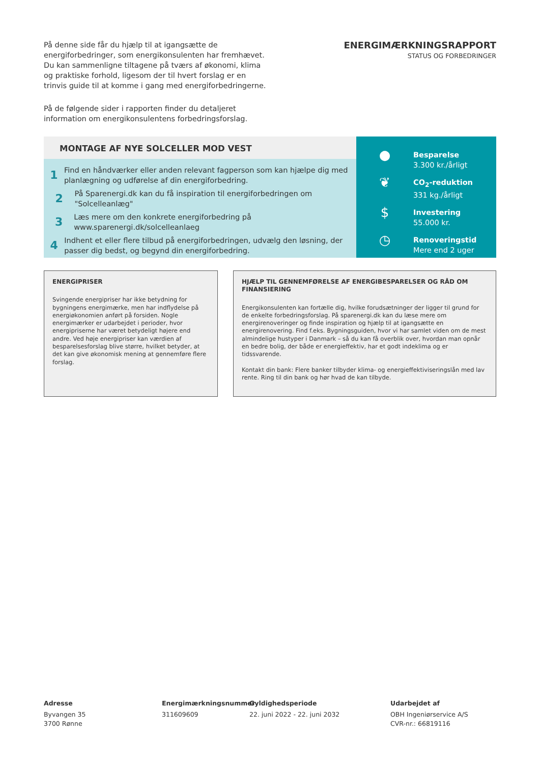På denne side får du hjælp til at igangsætte de energiforbedringer, som energikonsulenten har fremhævet. Du kan sammenligne tiltagene på tværs af økonomi, klima og praktiske forhold, ligesom der til hvert forslag er en trinvis guide til at komme i gang med energiforbedringerne.
På de følgende sider i rapporten finder du detaljeret information om energikonsulentens forbedringsforslag.
ENERGIMÆRKNINGSRAPPORT
STATUS OG FORBEDRINGER
MONTAGE AF NYE SOLCELLER MOD VEST
1 Find en håndværker eller anden relevant fagperson som kan hjælpe dig med planlægning og udførelse af din energiforbedring.
2 På Sparenergi.dk kan du få inspiration til energiforbedringen om "Solcelleanlæg"
3 Læs mere om den konkrete energiforbedring på www.sparenergi.dk/solcelleanlaeg
4 Indhent et eller flere tilbud på energiforbedringen, udvælg den løsning, der passer dig bedst, og begynd din energiforbedring.
● Besparelse
3.300 kr./årligt
❦ CO<sub>2</sub>-reduktion
331 kg./årligt
$ Investering
55.000 kr.
◷ Renoveringstid
Mere end 2 uger
ENERGIPRISER
Svingende energipriser har ikke betydning for bygningens energimærke, men har indflydelse på energiøkonomien anført på forsiden. Nogle energimærker er udarbejdet i perioder, hvor energipriserne har været betydeligt højere end andre. Ved høje energipriser kan værdien af besparelsesforslag blive større, hvilket betyder, at det kan give økonomisk mening at gennemføre flere forslag.
HJÆLP TIL GENNEMFØRELSE AF ENERGIBESPARELSER OG RÅD OM FINANSIERING
Energikonsulenten kan fortælle dig, hvilke forudsætninger der ligger til grund for de enkelte forbedringsforslag. På sparenergi.dk kan du læse mere om energirenoveringer og finde inspiration og hjælp til at igangsætte en energirenovering. Find f.eks. Bygningsguiden, hvor vi har samlet viden om de mest almindelige hustyper i Danmark – så du kan få overblik over, hvordan man opnår en bedre bolig, der både er energieffektiv, har et godt indeklima og er tidssvarende.
Kontakt din bank: Flere banker tilbyder klima- og energieffektiviseringslån med lav rente. Ring til din bank og hør hvad de kan tilbyde.
Adresse
Byvangen 35
3700 Rønne
Energimærkningsnummer
311609609
Gyldighedsperiode
22. juni 2022 - 22. juni 2032
Udarbejdet af
OBH Ingeniørservice A/S
CVR-nr.: 66819116